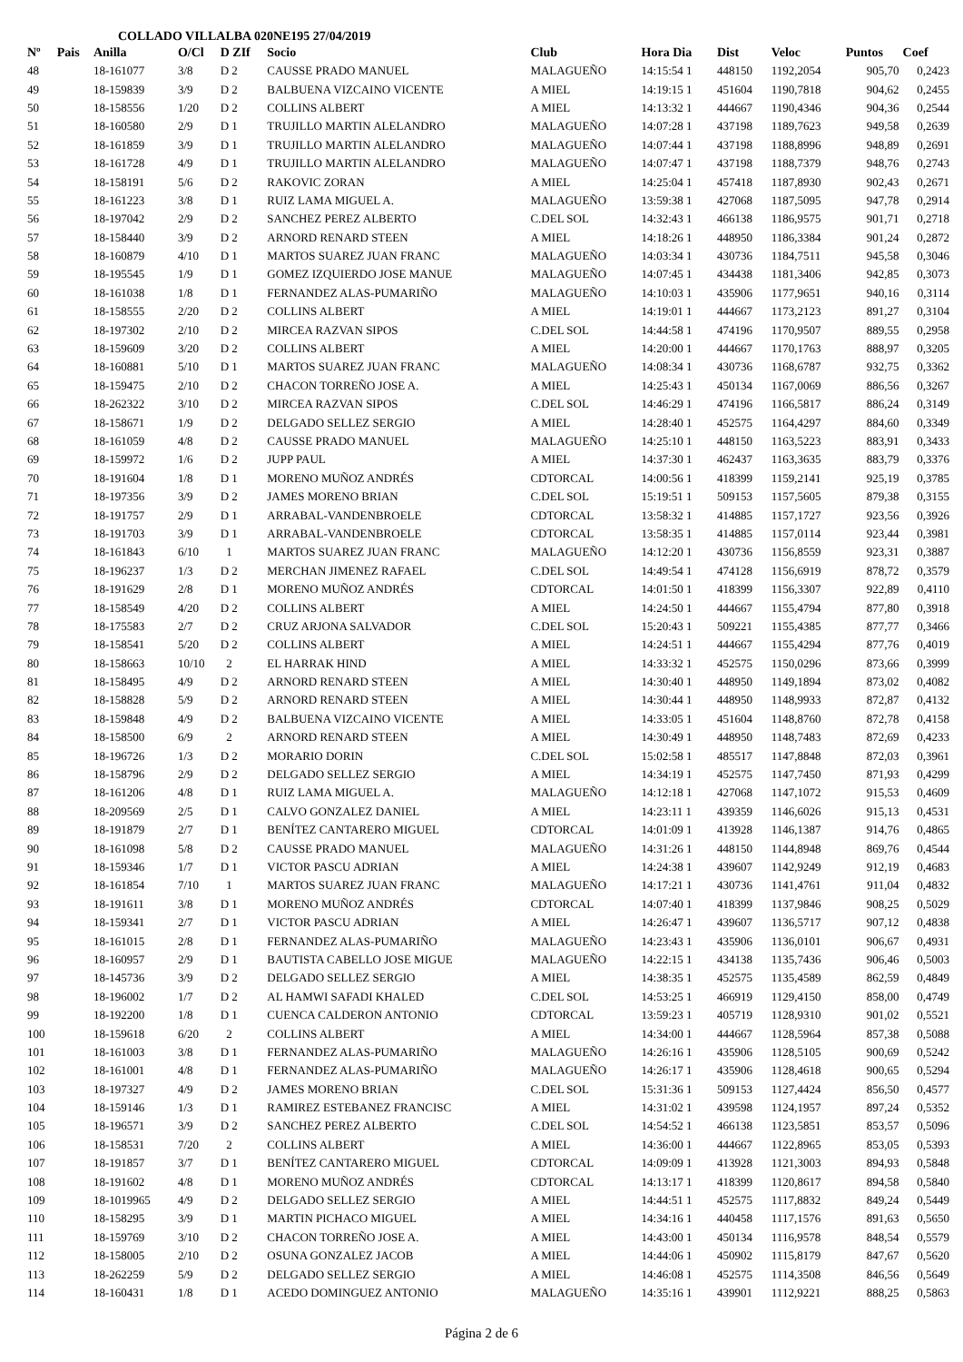COLLADO VILLALBA 020NE195 27/04/2019
| Nº | Pais | Anilla | O/Cl | D ZIf | Socio | Club | Hora Dia | Dist | Veloc | Puntos | Coef |
| --- | --- | --- | --- | --- | --- | --- | --- | --- | --- | --- | --- |
| 48 | | 18-161077 | 3/8 | D 2 | CAUSSE PRADO MANUEL | MALAGUEÑO | 14:15:54 1 | 448150 | 1192,2054 | 905,70 | 0,2423 |
| 49 | | 18-159839 | 3/9 | D 2 | BALBUENA VIZCAINO VICENTE | A MIEL | 14:19:15 1 | 451604 | 1190,7818 | 904,62 | 0,2455 |
| 50 | | 18-158556 | 1/20 | D 2 | COLLINS ALBERT | A MIEL | 14:13:32 1 | 444667 | 1190,4346 | 904,36 | 0,2544 |
| 51 | | 18-160580 | 2/9 | D 1 | TRUJILLO MARTIN ALELANDRO | MALAGUEÑO | 14:07:28 1 | 437198 | 1189,7623 | 949,58 | 0,2639 |
| 52 | | 18-161859 | 3/9 | D 1 | TRUJILLO MARTIN ALELANDRO | MALAGUEÑO | 14:07:44 1 | 437198 | 1188,8996 | 948,89 | 0,2691 |
| 53 | | 18-161728 | 4/9 | D 1 | TRUJILLO MARTIN ALELANDRO | MALAGUEÑO | 14:07:47 1 | 437198 | 1188,7379 | 948,76 | 0,2743 |
| 54 | | 18-158191 | 5/6 | D 2 | RAKOVIC ZORAN | A MIEL | 14:25:04 1 | 457418 | 1187,8930 | 902,43 | 0,2671 |
| 55 | | 18-161223 | 3/8 | D 1 | RUIZ LAMA MIGUEL A. | MALAGUEÑO | 13:59:38 1 | 427068 | 1187,5095 | 947,78 | 0,2914 |
| 56 | | 18-197042 | 2/9 | D 2 | SANCHEZ PEREZ ALBERTO | C.DEL SOL | 14:32:43 1 | 466138 | 1186,9575 | 901,71 | 0,2718 |
| 57 | | 18-158440 | 3/9 | D 2 | ARNORD RENARD STEEN | A MIEL | 14:18:26 1 | 448950 | 1186,3384 | 901,24 | 0,2872 |
| 58 | | 18-160879 | 4/10 | D 1 | MARTOS SUAREZ JUAN FRANC | MALAGUEÑO | 14:03:34 1 | 430736 | 1184,7511 | 945,58 | 0,3046 |
| 59 | | 18-195545 | 1/9 | D 1 | GOMEZ IZQUIERDO JOSE MANUE | MALAGUEÑO | 14:07:45 1 | 434438 | 1181,3406 | 942,85 | 0,3073 |
| 60 | | 18-161038 | 1/8 | D 1 | FERNANDEZ ALAS-PUMARIÑO | MALAGUEÑO | 14:10:03 1 | 435906 | 1177,9651 | 940,16 | 0,3114 |
| 61 | | 18-158555 | 2/20 | D 2 | COLLINS ALBERT | A MIEL | 14:19:01 1 | 444667 | 1173,2123 | 891,27 | 0,3104 |
| 62 | | 18-197302 | 2/10 | D 2 | MIRCEA RAZVAN SIPOS | C.DEL SOL | 14:44:58 1 | 474196 | 1170,9507 | 889,55 | 0,2958 |
| 63 | | 18-159609 | 3/20 | D 2 | COLLINS ALBERT | A MIEL | 14:20:00 1 | 444667 | 1170,1763 | 888,97 | 0,3205 |
| 64 | | 18-160881 | 5/10 | D 1 | MARTOS SUAREZ JUAN FRANC | MALAGUEÑO | 14:08:34 1 | 430736 | 1168,6787 | 932,75 | 0,3362 |
| 65 | | 18-159475 | 2/10 | D 2 | CHACON TORREÑO JOSE A. | A MIEL | 14:25:43 1 | 450134 | 1167,0069 | 886,56 | 0,3267 |
| 66 | | 18-262322 | 3/10 | D 2 | MIRCEA RAZVAN SIPOS | C.DEL SOL | 14:46:29 1 | 474196 | 1166,5817 | 886,24 | 0,3149 |
| 67 | | 18-158671 | 1/9 | D 2 | DELGADO SELLEZ SERGIO | A MIEL | 14:28:40 1 | 452575 | 1164,4297 | 884,60 | 0,3349 |
| 68 | | 18-161059 | 4/8 | D 2 | CAUSSE PRADO MANUEL | MALAGUEÑO | 14:25:10 1 | 448150 | 1163,5223 | 883,91 | 0,3433 |
| 69 | | 18-159972 | 1/6 | D 2 | JUPP PAUL | A MIEL | 14:37:30 1 | 462437 | 1163,3635 | 883,79 | 0,3376 |
| 70 | | 18-191604 | 1/8 | D 1 | MORENO MUÑOZ ANDRÉS | CDTORCAL | 14:00:56 1 | 418399 | 1159,2141 | 925,19 | 0,3785 |
| 71 | | 18-197356 | 3/9 | D 2 | JAMES MORENO BRIAN | C.DEL SOL | 15:19:51 1 | 509153 | 1157,5605 | 879,38 | 0,3155 |
| 72 | | 18-191757 | 2/9 | D 1 | ARRABAL-VANDENBROELE | CDTORCAL | 13:58:32 1 | 414885 | 1157,1727 | 923,56 | 0,3926 |
| 73 | | 18-191703 | 3/9 | D 1 | ARRABAL-VANDENBROELE | CDTORCAL | 13:58:35 1 | 414885 | 1157,0114 | 923,44 | 0,3981 |
| 74 | | 18-161843 | 6/10 | 1 | MARTOS SUAREZ JUAN FRANC | MALAGUEÑO | 14:12:20 1 | 430736 | 1156,8559 | 923,31 | 0,3887 |
| 75 | | 18-196237 | 1/3 | D 2 | MERCHAN JIMENEZ RAFAEL | C.DEL SOL | 14:49:54 1 | 474128 | 1156,6919 | 878,72 | 0,3579 |
| 76 | | 18-191629 | 2/8 | D 1 | MORENO MUÑOZ ANDRÉS | CDTORCAL | 14:01:50 1 | 418399 | 1156,3307 | 922,89 | 0,4110 |
| 77 | | 18-158549 | 4/20 | D 2 | COLLINS ALBERT | A MIEL | 14:24:50 1 | 444667 | 1155,4794 | 877,80 | 0,3918 |
| 78 | | 18-175583 | 2/7 | D 2 | CRUZ ARJONA SALVADOR | C.DEL SOL | 15:20:43 1 | 509221 | 1155,4385 | 877,77 | 0,3466 |
| 79 | | 18-158541 | 5/20 | D 2 | COLLINS ALBERT | A MIEL | 14:24:51 1 | 444667 | 1155,4294 | 877,76 | 0,4019 |
| 80 | | 18-158663 | 10/10 | 2 | EL HARRAK HIND | A MIEL | 14:33:32 1 | 452575 | 1150,0296 | 873,66 | 0,3999 |
| 81 | | 18-158495 | 4/9 | D 2 | ARNORD RENARD STEEN | A MIEL | 14:30:40 1 | 448950 | 1149,1894 | 873,02 | 0,4082 |
| 82 | | 18-158828 | 5/9 | D 2 | ARNORD RENARD STEEN | A MIEL | 14:30:44 1 | 448950 | 1148,9933 | 872,87 | 0,4132 |
| 83 | | 18-159848 | 4/9 | D 2 | BALBUENA VIZCAINO VICENTE | A MIEL | 14:33:05 1 | 451604 | 1148,8760 | 872,78 | 0,4158 |
| 84 | | 18-158500 | 6/9 | 2 | ARNORD RENARD STEEN | A MIEL | 14:30:49 1 | 448950 | 1148,7483 | 872,69 | 0,4233 |
| 85 | | 18-196726 | 1/3 | D 2 | MORARIO DORIN | C.DEL SOL | 15:02:58 1 | 485517 | 1147,8848 | 872,03 | 0,3961 |
| 86 | | 18-158796 | 2/9 | D 2 | DELGADO SELLEZ SERGIO | A MIEL | 14:34:19 1 | 452575 | 1147,7450 | 871,93 | 0,4299 |
| 87 | | 18-161206 | 4/8 | D 1 | RUIZ LAMA MIGUEL A. | MALAGUEÑO | 14:12:18 1 | 427068 | 1147,1072 | 915,53 | 0,4609 |
| 88 | | 18-209569 | 2/5 | D 1 | CALVO GONZALEZ DANIEL | A MIEL | 14:23:11 1 | 439359 | 1146,6026 | 915,13 | 0,4531 |
| 89 | | 18-191879 | 2/7 | D 1 | BENÍTEZ CANTARERO MIGUEL | CDTORCAL | 14:01:09 1 | 413928 | 1146,1387 | 914,76 | 0,4865 |
| 90 | | 18-161098 | 5/8 | D 2 | CAUSSE PRADO MANUEL | MALAGUEÑO | 14:31:26 1 | 448150 | 1144,8948 | 869,76 | 0,4544 |
| 91 | | 18-159346 | 1/7 | D 1 | VICTOR PASCU ADRIAN | A MIEL | 14:24:38 1 | 439607 | 1142,9249 | 912,19 | 0,4683 |
| 92 | | 18-161854 | 7/10 | 1 | MARTOS SUAREZ JUAN FRANC | MALAGUEÑO | 14:17:21 1 | 430736 | 1141,4761 | 911,04 | 0,4832 |
| 93 | | 18-191611 | 3/8 | D 1 | MORENO MUÑOZ ANDRÉS | CDTORCAL | 14:07:40 1 | 418399 | 1137,9846 | 908,25 | 0,5029 |
| 94 | | 18-159341 | 2/7 | D 1 | VICTOR PASCU ADRIAN | A MIEL | 14:26:47 1 | 439607 | 1136,5717 | 907,12 | 0,4838 |
| 95 | | 18-161015 | 2/8 | D 1 | FERNANDEZ ALAS-PUMARIÑO | MALAGUEÑO | 14:23:43 1 | 435906 | 1136,0101 | 906,67 | 0,4931 |
| 96 | | 18-160957 | 2/9 | D 1 | BAUTISTA CABELLO JOSE MIGUE | MALAGUEÑO | 14:22:15 1 | 434138 | 1135,7436 | 906,46 | 0,5003 |
| 97 | | 18-145736 | 3/9 | D 2 | DELGADO SELLEZ SERGIO | A MIEL | 14:38:35 1 | 452575 | 1135,4589 | 862,59 | 0,4849 |
| 98 | | 18-196002 | 1/7 | D 2 | AL HAMWI SAFADI KHALED | C.DEL SOL | 14:53:25 1 | 466919 | 1129,4150 | 858,00 | 0,4749 |
| 99 | | 18-192200 | 1/8 | D 1 | CUENCA CALDERON ANTONIO | CDTORCAL | 13:59:23 1 | 405719 | 1128,9310 | 901,02 | 0,5521 |
| 100 | | 18-159618 | 6/20 | 2 | COLLINS ALBERT | A MIEL | 14:34:00 1 | 444667 | 1128,5964 | 857,38 | 0,5088 |
| 101 | | 18-161003 | 3/8 | D 1 | FERNANDEZ ALAS-PUMARIÑO | MALAGUEÑO | 14:26:16 1 | 435906 | 1128,5105 | 900,69 | 0,5242 |
| 102 | | 18-161001 | 4/8 | D 1 | FERNANDEZ ALAS-PUMARIÑO | MALAGUEÑO | 14:26:17 1 | 435906 | 1128,4618 | 900,65 | 0,5294 |
| 103 | | 18-197327 | 4/9 | D 2 | JAMES MORENO BRIAN | C.DEL SOL | 15:31:36 1 | 509153 | 1127,4424 | 856,50 | 0,4577 |
| 104 | | 18-159146 | 1/3 | D 1 | RAMIREZ ESTEBANEZ FRANCISC | A MIEL | 14:31:02 1 | 439598 | 1124,1957 | 897,24 | 0,5352 |
| 105 | | 18-196571 | 3/9 | D 2 | SANCHEZ PEREZ ALBERTO | C.DEL SOL | 14:54:52 1 | 466138 | 1123,5851 | 853,57 | 0,5096 |
| 106 | | 18-158531 | 7/20 | 2 | COLLINS ALBERT | A MIEL | 14:36:00 1 | 444667 | 1122,8965 | 853,05 | 0,5393 |
| 107 | | 18-191857 | 3/7 | D 1 | BENÍTEZ CANTARERO MIGUEL | CDTORCAL | 14:09:09 1 | 413928 | 1121,3003 | 894,93 | 0,5848 |
| 108 | | 18-191602 | 4/8 | D 1 | MORENO MUÑOZ ANDRÉS | CDTORCAL | 14:13:17 1 | 418399 | 1120,8617 | 894,58 | 0,5840 |
| 109 | | 18-1019965 | 4/9 | D 2 | DELGADO SELLEZ SERGIO | A MIEL | 14:44:51 1 | 452575 | 1117,8832 | 849,24 | 0,5449 |
| 110 | | 18-158295 | 3/9 | D 1 | MARTIN PICHACO MIGUEL | A MIEL | 14:34:16 1 | 440458 | 1117,1576 | 891,63 | 0,5650 |
| 111 | | 18-159769 | 3/10 | D 2 | CHACON TORREÑO JOSE A. | A MIEL | 14:43:00 1 | 450134 | 1116,9578 | 848,54 | 0,5579 |
| 112 | | 18-158005 | 2/10 | D 2 | OSUNA GONZALEZ JACOB | A MIEL | 14:44:06 1 | 450902 | 1115,8179 | 847,67 | 0,5620 |
| 113 | | 18-262259 | 5/9 | D 2 | DELGADO SELLEZ SERGIO | A MIEL | 14:46:08 1 | 452575 | 1114,3508 | 846,56 | 0,5649 |
| 114 | | 18-160431 | 1/8 | D 1 | ACEDO DOMINGUEZ ANTONIO | MALAGUEÑO | 14:35:16 1 | 439901 | 1112,9221 | 888,25 | 0,5863 |
Página 2 de 6